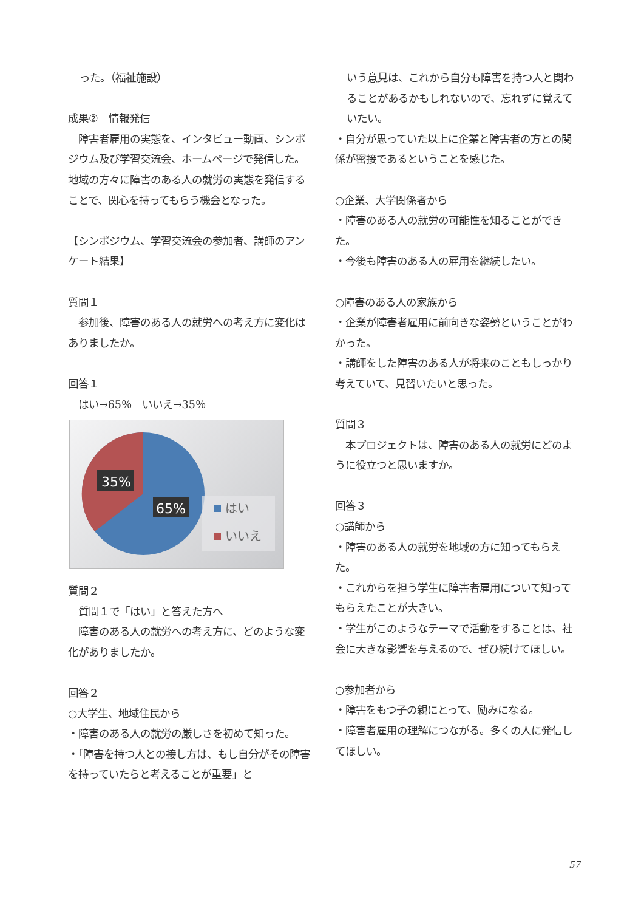った。（福祉施設）
成果②　情報発信
　障害者雇用の実態を、インタビュー動画、シンポジウム及び学習交流会、ホームページで発信した。地域の方々に障害のある人の就労の実態を発信することで、関心を持ってもらう機会となった。
【シンポジウム、学習交流会の参加者、講師のアンケート結果】
質問１
　参加後、障害のある人の就労への考え方に変化はありましたか。
回答１
　はい→65％　いいえ→35％
35%
65%
はい
いいえ
質問２
　質問１で「はい」と答えた方へ
　障害のある人の就労への考え方に、どのような変化がありましたか。
回答２
○大学生、地域住民から
・障害のある人の就労の厳しさを初めて知った。
・「障害を持つ人との接し方は、もし自分がその障害を持っていたらと考えることが重要」と
いう意見は、これから自分も障害を持つ人と関わることがあるかもしれないので、忘れずに覚えていたい。
・自分が思っていた以上に企業と障害者の方との関係が密接であるということを感じた。
○企業、大学関係者から
・障害のある人の就労の可能性を知ることができた。
・今後も障害のある人の雇用を継続したい。
○障害のある人の家族から
・企業が障害者雇用に前向きな姿勢ということがわかった。
・講師をした障害のある人が将来のこともしっかり考えていて、見習いたいと思った。
質問３
　本プロジェクトは、障害のある人の就労にどのように役立つと思いますか。
回答３
○講師から
・障害のある人の就労を地域の方に知ってもらえた。
・これからを担う学生に障害者雇用について知ってもらえたことが大きい。
・学生がこのようなテーマで活動をすることは、社会に大きな影響を与えるので、ぜひ続けてほしい。
○参加者から
・障害をもつ子の親にとって、励みになる。
・障害者雇用の理解につながる。多くの人に発信してほしい。
57